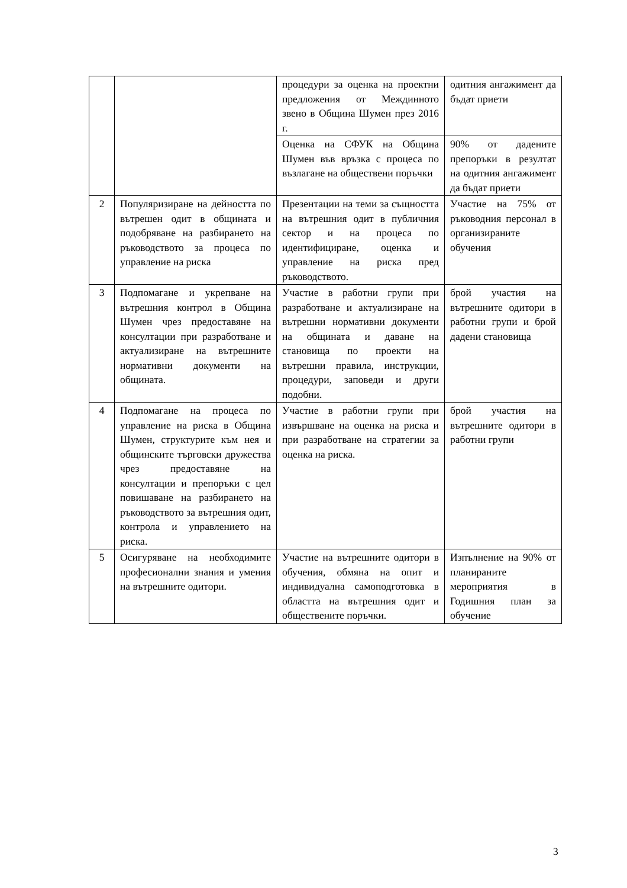| | | процедури за оценка на проектни предложения от Междинното звено в Община Шумен през 2016 г. | одитния ангажимент да бъдат приети |
| | | Оценка на СФУК на Община Шумен във връзка с процеса по възлагане на обществени поръчки | 90% от дадените препоръки в резултат на одитния ангажимент да бъдат приети |
| 2 | Популяризиране на дейността по вътрешен одит в общината и подобряване на разбирането на ръководството за процеса по управление на риска | Презентации на теми за същността на вътрешния одит в публичния сектор и на процеса по идентифициране, оценка и управление на риска пред ръководството. | Участие на 75% от ръководния персонал в организираните обучения |
| 3 | Подпомагане и укрепване на вътрешния контрол в Община Шумен чрез предоставяне на консултации при разработване и актуализиране на вътрешните нормативни документи на общината. | Участие в работни групи при разработване и актуализиране на вътрешни нормативни документи на общината и даване на становища по проекти на вътрешни правила, инструкции, процедури, заповеди и други подобни. | брой участия на вътрешните одитори в работни групи и брой дадени становища |
| 4 | Подпомагане на процеса по управление на риска в Община Шумен, структурите към нея и общинските търговски дружества чрез предоставяне на консултации и препоръки с цел повишаване на разбирането на ръководството за вътрешния одит, контрола и управлението на риска. | Участие в работни групи при извършване на оценка на риска и при разработване на стратегии за оценка на риска. | брой участия на вътрешните одитори в работни групи |
| 5 | Осигуряване на необходимите професионални знания и умения на вътрешните одитори. | Участие на вътрешните одитори в обучения, обмяна на опит и индивидуална самоподготовка в областта на вътрешния одит и обществените поръчки. | Изпълнение на 90% от планираните мероприятия в Годишния план за обучение |
3